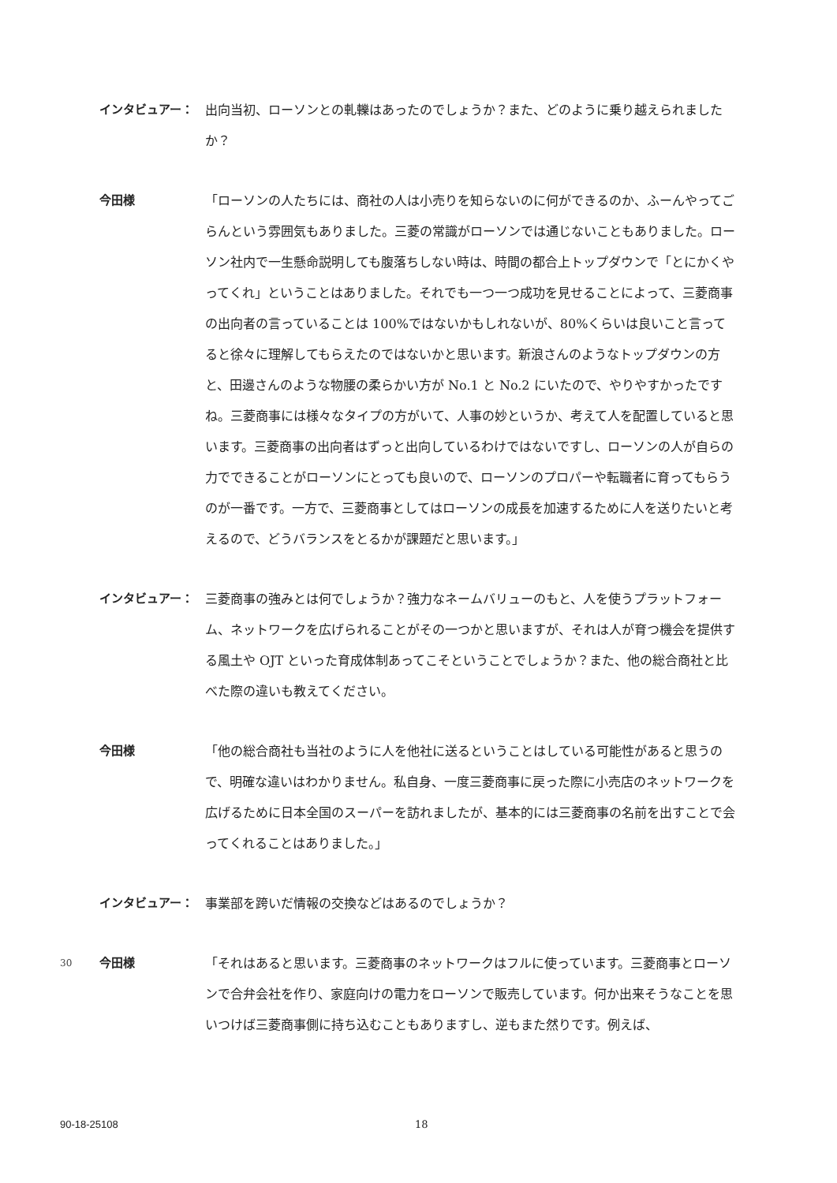インタビュアー： 出向当初、ローソンとの軋轢はあったのでしょうか？また、どのように乗り越えられましたか？
今田様 「ローソンの人たちには、商社の人は小売りを知らないのに何ができるのか、ふーんやってごらんという雰囲気もありました。三菱の常識がローソンでは通じないこともありました。ローソン社内で一生懸命説明しても腹落ちしない時は、時間の都合上トップダウンで「とにかくやってくれ」ということはありました。それでも一つ一つ成功を見せることによって、三菱商事の出向者の言っていることは 100%ではないかもしれないが、80%くらいは良いこと言ってると徐々に理解してもらえたのではないかと思います。新浪さんのようなトップダウンの方と、田邊さんのような物腰の柔らかい方が No.1 と No.2 にいたので、やりやすかったですね。三菱商事には様々なタイプの方がいて、人事の妙というか、考えて人を配置していると思います。三菱商事の出向者はずっと出向しているわけではないですし、ローソンの人が自らの力でできることがローソンにとっても良いので、ローソンのプロパーや転職者に育ってもらうのが一番です。一方で、三菱商事としてはローソンの成長を加速するために人を送りたいと考えるので、どうバランスをとるかが課題だと思います。」
インタビュアー： 三菱商事の強みとは何でしょうか？強力なネームバリューのもと、人を使うプラットフォーム、ネットワークを広げられることがその一つかと思いますが、それは人が育つ機会を提供する風土や OJT といった育成体制あってこそということでしょうか？また、他の総合商社と比べた際の違いも教えてください。
今田様 「他の総合商社も当社のように人を他社に送るということはしている可能性があると思うので、明確な違いはわかりません。私自身、一度三菱商事に戻った際に小売店のネットワークを広げるために日本全国のスーパーを訪れましたが、基本的には三菱商事の名前を出すことで会ってくれることはありました。」
インタビュアー： 事業部を跨いだ情報の交換などはあるのでしょうか？
30
今田様 「それはあると思います。三菱商事のネットワークはフルに使っています。三菱商事とローソンで合弁会社を作り、家庭向けの電力をローソンで販売しています。何か出来そうなことを思いつけば三菱商事側に持ち込むこともありますし、逆もまた然りです。例えば、
90-18-25108 18